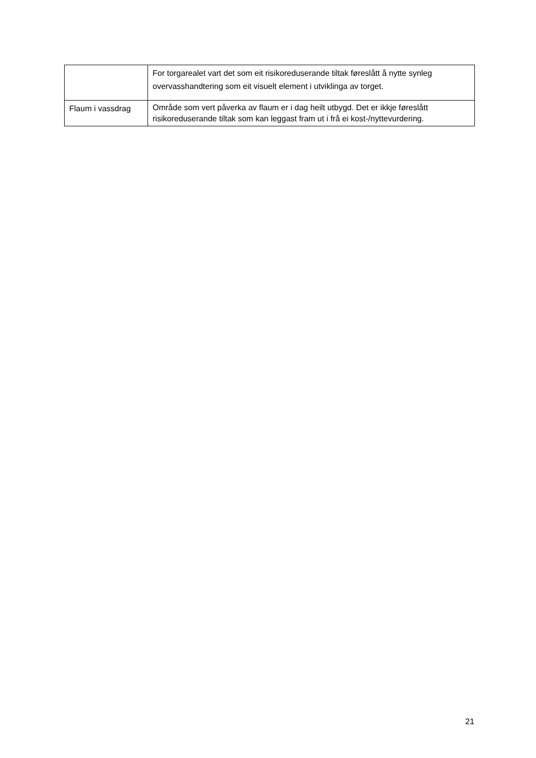| | For torgarealet vart det som eit risikoreduserande tiltak føreslått å nytte synleg overvasshandtering som eit visuelt element i utviklinga av torget. |
| Flaum i vassdrag | Område som vert påverka av flaum er i dag heilt utbygd. Det er ikkje føreslått risikoreduserande tiltak som kan leggast fram ut i frå ei kost-/nyttevurdering. |
21